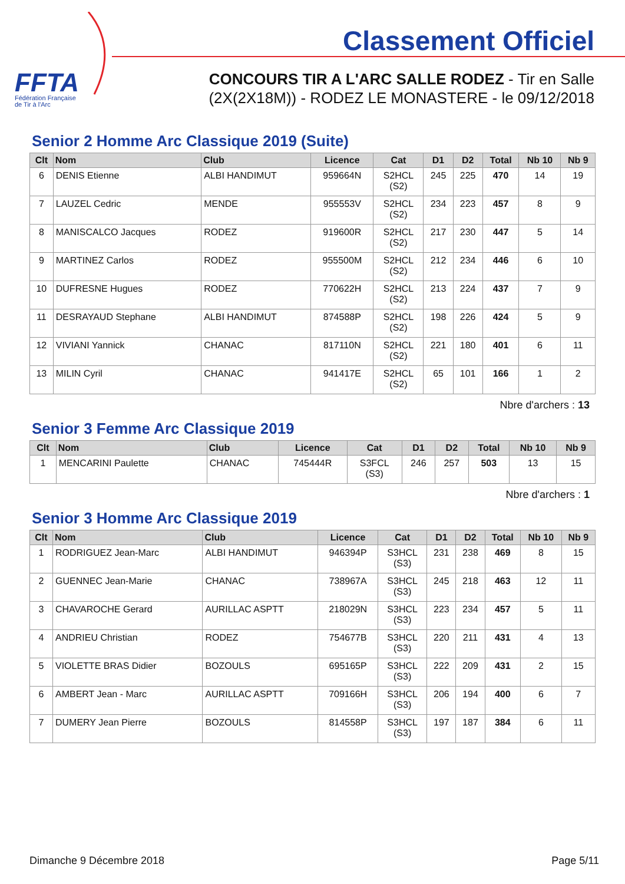FFTA
Fédération Française
de Tir à l'Arc
Classement Officiel
CONCOURS TIR A L'ARC SALLE RODEZ - Tir en Salle
(2X(2X18M)) - RODEZ LE MONASTERE - le 09/12/2018
Senior 2 Homme Arc Classique 2019 (Suite)
| Clt | Nom | Club | Licence | Cat | D1 | D2 | Total | Nb 10 | Nb 9 |
| --- | --- | --- | --- | --- | --- | --- | --- | --- | --- |
| 6 | DENIS Etienne | ALBI HANDIMUT | 959664N | S2HCL (S2) | 245 | 225 | 470 | 14 | 19 |
| 7 | LAUZEL Cedric | MENDE | 955553V | S2HCL (S2) | 234 | 223 | 457 | 8 | 9 |
| 8 | MANISCALCO Jacques | RODEZ | 919600R | S2HCL (S2) | 217 | 230 | 447 | 5 | 14 |
| 9 | MARTINEZ Carlos | RODEZ | 955500M | S2HCL (S2) | 212 | 234 | 446 | 6 | 10 |
| 10 | DUFRESNE Hugues | RODEZ | 770622H | S2HCL (S2) | 213 | 224 | 437 | 7 | 9 |
| 11 | DESRAYAUD Stephane | ALBI HANDIMUT | 874588P | S2HCL (S2) | 198 | 226 | 424 | 5 | 9 |
| 12 | VIVIANI Yannick | CHANAC | 817110N | S2HCL (S2) | 221 | 180 | 401 | 6 | 11 |
| 13 | MILIN Cyril | CHANAC | 941417E | S2HCL (S2) | 65 | 101 | 166 | 1 | 2 |
Nbre d'archers : 13
Senior 3 Femme Arc Classique 2019
| Clt | Nom | Club | Licence | Cat | D1 | D2 | Total | Nb 10 | Nb 9 |
| --- | --- | --- | --- | --- | --- | --- | --- | --- | --- |
| 1 | MENCARINI Paulette | CHANAC | 745444R | S3FCL (S3) | 246 | 257 | 503 | 13 | 15 |
Nbre d'archers : 1
Senior 3 Homme Arc Classique 2019
| Clt | Nom | Club | Licence | Cat | D1 | D2 | Total | Nb 10 | Nb 9 |
| --- | --- | --- | --- | --- | --- | --- | --- | --- | --- |
| 1 | RODRIGUEZ Jean-Marc | ALBI HANDIMUT | 946394P | S3HCL (S3) | 231 | 238 | 469 | 8 | 15 |
| 2 | GUENNEC Jean-Marie | CHANAC | 738967A | S3HCL (S3) | 245 | 218 | 463 | 12 | 11 |
| 3 | CHAVAROCHE Gerard | AURILLAC ASPTT | 218029N | S3HCL (S3) | 223 | 234 | 457 | 5 | 11 |
| 4 | ANDRIEU Christian | RODEZ | 754677B | S3HCL (S3) | 220 | 211 | 431 | 4 | 13 |
| 5 | VIOLETTE BRAS Didier | BOZOULS | 695165P | S3HCL (S3) | 222 | 209 | 431 | 2 | 15 |
| 6 | AMBERT Jean - Marc | AURILLAC ASPTT | 709166H | S3HCL (S3) | 206 | 194 | 400 | 6 | 7 |
| 7 | DUMERY Jean Pierre | BOZOULS | 814558P | S3HCL (S3) | 197 | 187 | 384 | 6 | 11 |
Dimanche 9 Décembre 2018 Page 5/11